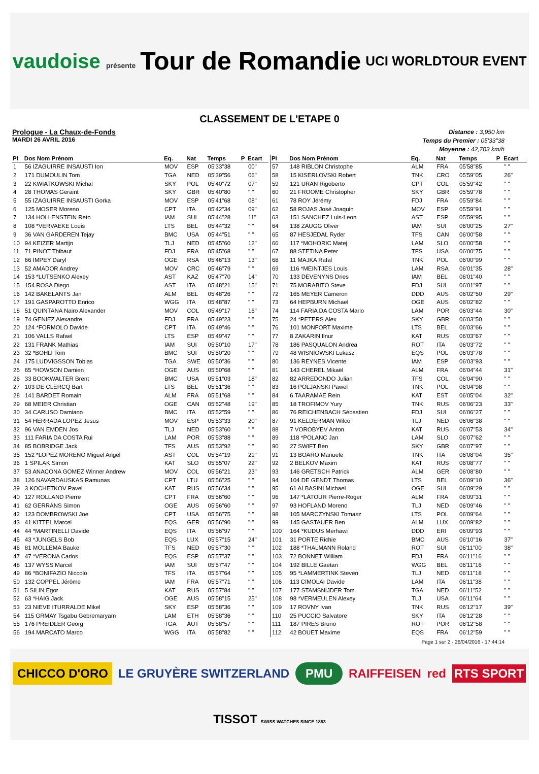vaudoise présente Tour de Romandie UCI WORLDTOUR EVENT
CLASSEMENT DE L'ETAPE 0
Prologue - La Chaux-de-Fonds
MARDI 26 AVRIL 2016
Distance : 3,950 km
Temps du Premier : 05'33"38
Moyenne : 42,703 km/h
| Pl | Dos Nom Prénom | Eq. | Nat | Temps | P | Ecart |
| --- | --- | --- | --- | --- | --- | --- |
| 1 | 56 IZAGUIRRE INSAUSTI Ion | MOV | ESP | 05'33"38 | | 00" |
| 2 | 171 DUMOULIN Tom | TGA | NED | 05'39"56 | | 06" |
| 3 | 22 KWIATKOWSKI Michal | SKY | POL | 05'40"72 | | 07" |
| 4 | 28 THOMAS Geraint | SKY | GBR | 05'40"80 | | " " |
| 5 | 55 IZAGUIRRE INSAUSTI Gorka | MOV | ESP | 05'41"68 | | 08" |
| 6 | 125 MOSER Moreno | CPT | ITA | 05'42"34 | | 09" |
| 7 | 134 HOLLENSTEIN Reto | IAM | SUI | 05'44"28 | | 11" |
| 8 | 108 *VERVAEKE Louis | LTS | BEL | 05'44"32 | | " " |
| 9 | 36 VAN GARDEREN Tejay | BMC | USA | 05'44"51 | | " " |
| 10 | 94 KEIZER Martijn | TLJ | NED | 05'45"60 | | 12" |
| 11 | 71 PINOT Thibaut | FDJ | FRA | 05'45"68 | | " " |
| 12 | 66 IMPEY Daryl | OGE | RSA | 05'46"13 | | 13" |
| 13 | 52 AMADOR Andrey | MOV | CRC | 05'46"79 | | " " |
| 14 | 153 *LUTSENKO Alexey | AST | KAZ | 05'47"70 | | 14" |
| 15 | 154 ROSA Diego | AST | ITA | 05'48"21 | | 15" |
| 16 | 142 BAKELANTS Jan | ALM | BEL | 05'48"26 | | " " |
| 17 | 191 GASPAROTTO Enrico | WGG | ITA | 05'48"87 | | " " |
| 18 | 51 QUINTANA Nairo Alexander | MOV | COL | 05'49"17 | | 16" |
| 19 | 74 GENIEZ Alexandre | FDJ | FRA | 05'49"23 | | " " |
| 20 | 124 *FORMOLO Davide | CPT | ITA | 05'49"46 | | " " |
| 21 | 106 VALLS Rafael | LTS | ESP | 05'49"47 | | " " |
| 22 | 131 FRANK Mathias | IAM | SUI | 05'50"10 | | 17" |
| 23 | 32 *BOHLI Tom | BMC | SUI | 05'50"20 | | " " |
| 24 | 175 LUDVIGSSON Tobias | TGA | SWE | 05'50"36 | | " " |
| 25 | 65 *HOWSON Damien | OGE | AUS | 05'50"68 | | " " |
| 26 | 33 BOOKWALTER Brent | BMC | USA | 05'51"03 | | 18" |
| 27 | 103 DE CLERCQ Bart | LTS | BEL | 05'51"36 | | " " |
| 28 | 141 BARDET Romain | ALM | FRA | 05'51"68 | | " " |
| 29 | 68 MEIER Christian | OGE | CAN | 05'52"48 | | 19" |
| 30 | 34 CARUSO Damiano | BMC | ITA | 05'52"59 | | " " |
| 31 | 54 HERRADA LOPEZ Jesus | MOV | ESP | 05'53"33 | | 20" |
| 32 | 96 VAN EMDEN Jos | TLJ | NED | 05'53"60 | | " " |
| 33 | 111 FARIA DA COSTA Rui | LAM | POR | 05'53"88 | | " " |
| 34 | 85 BOBRIDGE Jack | TFS | AUS | 05'53"92 | | " " |
| 35 | 152 *LOPEZ MORENO Miguel Angel | AST | COL | 05'54"19 | | 21" |
| 36 | 1 SPILAK Simon | KAT | SLO | 05'55"07 | | 22" |
| 37 | 53 ANACONA GOMEZ Winner Andrew | MOV | COL | 05'56"21 | | 23" |
| 38 | 126 NAVARDAUSKAS Ramunas | CPT | LTU | 05'56"25 | | " " |
| 39 | 3 KOCHETKOV Pavel | KAT | RUS | 05'56"34 | | " " |
| 40 | 127 ROLLAND Pierre | CPT | FRA | 05'56"60 | | " " |
| 41 | 62 GERRANS Simon | OGE | AUS | 05'56"60 | | " " |
| 42 | 123 DOMBROWSKI Joe | CPT | USA | 05'56"75 | | " " |
| 43 | 41 KITTEL Marcel | EQS | GER | 05'56"90 | | " " |
| 44 | 44 *MARTINELLI Davide | EQS | ITA | 05'56"97 | | " " |
| 45 | 43 *JUNGELS Bob | EQS | LUX | 05'57"15 | | 24" |
| 46 | 81 MOLLEMA Bauke | TFS | NED | 05'57"30 | | " " |
| 47 | 47 *VERONA Carlos | EQS | ESP | 05'57"37 | | " " |
| 48 | 137 WYSS Marcel | IAM | SUI | 05'57"47 | | " " |
| 49 | 86 *BONIFAZIO Niccolo | TFS | ITA | 05'57"64 | | " " |
| 50 | 132 COPPEL Jérôme | IAM | FRA | 05'57"71 | | " " |
| 51 | 5 SILIN Egor | KAT | RUS | 05'57"84 | | " " |
| 52 | 63 *HAIG Jack | OGE | AUS | 05'58"15 | | 25" |
| 53 | 23 NIEVE ITURRALDE Mikel | SKY | ESP | 05'58"36 | | " " |
| 54 | 115 GRMAY Tsgabu Gebremaryam | LAM | ETH | 05'58"36 | | " " |
| 55 | 176 PREIDLER Georg | TGA | AUT | 05'58"57 | | " " |
| 56 | 194 MARCATO Marco | WGG | ITA | 05'58"82 | | " " |
| Pl | Dos Nom Prénom | Eq. | Nat | Temps | P | Ecart |
| --- | --- | --- | --- | --- | --- | --- |
| 57 | 148 RIBLON Christophe | ALM | FRA | 05'58"85 | | " " |
| 58 | 15 KISERLOVSKI Robert | TNK | CRO | 05'59"05 | | 26" |
| 59 | 121 URAN Rigoberto | CPT | COL | 05'59"42 | | " " |
| 60 | 21 FROOME Christopher | SKY | GBR | 05'59"78 | | " " |
| 61 | 78 ROY Jérémy | FDJ | FRA | 05'59"84 | | " " |
| 62 | 58 ROJAS José Joaquin | MOV | ESP | 05'59"91 | | " " |
| 63 | 151 SANCHEZ Luis-Leon | AST | ESP | 05'59"95 | | " " |
| 64 | 138 ZAUGG Oliver | IAM | SUI | 06'00"25 | | 27" |
| 65 | 87 HESJEDAL Ryder | TFS | CAN | 06'00"58 | | " " |
| 66 | 117 *MOHORIC Matej | LAM | SLO | 06'00"58 | | " " |
| 67 | 88 STETINA Peter | TFS | USA | 06'00"75 | | " " |
| 68 | 11 MAJKA Rafal | TNK | POL | 06'00"99 | | " " |
| 69 | 116 *MEINTJES Louis | LAM | RSA | 06'01"35 | | 28" |
| 70 | 133 DEVENYNS Dries | IAM | BEL | 06'01"40 | | " " |
| 71 | 75 MORABITO Steve | FDJ | SUI | 06'01"97 | | " " |
| 72 | 165 MEYER Cameron | DDD | AUS | 06'02"50 | | 29" |
| 73 | 64 HEPBURN Michael | OGE | AUS | 06'02"82 | | " " |
| 74 | 114 FARIA DA COSTA Mario | LAM | POR | 06'03"44 | | 30" |
| 75 | 24 *PETERS Alex | SKY | GBR | 06'03"50 | | " " |
| 76 | 101 MONFORT Maxime | LTS | BEL | 06'03"66 | | " " |
| 77 | 8 ZAKARIN Ilnur | KAT | RUS | 06'03"67 | | " " |
| 78 | 186 PASQUALON Andrea | ROT | ITA | 06'03"72 | | " " |
| 79 | 48 WISNIOWSKI Lukasz | EQS | POL | 06'03"78 | | " " |
| 80 | 136 REYNES Vicente | IAM | ESP | 06'03"93 | | " " |
| 81 | 143 CHEREL Mikaël | ALM | FRA | 06'04"44 | | 31" |
| 82 | 82 ARREDONDO Julian | TFS | COL | 06'04"90 | | " " |
| 83 | 16 POLJANSKI Pawel | TNK | POL | 06'04"98 | | " " |
| 84 | 6 TAARAMAE Rein | KAT | EST | 06'05"04 | | 32" |
| 85 | 18 TROFIMOV Yury | TNK | RUS | 06'06"23 | | 33" |
| 86 | 76 REICHENBACH Sébastien | FDJ | SUI | 06'06"27 | | " " |
| 87 | 91 KELDERMAN Wilco | TLJ | NED | 06'06"38 | | " " |
| 88 | 7 VOROBYEV Anton | KAT | RUS | 06'07"53 | | 34" |
| 89 | 118 *POLANC Jan | LAM | SLO | 06'07"62 | | " " |
| 90 | 27 SWIFT Ben | SKY | GBR | 06'07"97 | | " " |
| 91 | 13 BOARO Manuele | TNK | ITA | 06'08"04 | | 35" |
| 92 | 2 BELKOV Maxim | KAT | RUS | 06'08"77 | | " " |
| 93 | 146 GRETSCH Patrick | ALM | GER | 06'08"80 | | " " |
| 94 | 104 DE GENDT Thomas | LTS | BEL | 06'09"10 | | 36" |
| 95 | 61 ALBASINI Michael | OGE | SUI | 06'09"29 | | " " |
| 96 | 147 *LATOUR Pierre-Roger | ALM | FRA | 06'09"31 | | " " |
| 97 | 93 HOFLAND Moreno | TLJ | NED | 06'09"46 | | " " |
| 98 | 105 MARCZYNSKI Tomasz | LTS | POL | 06'09"64 | | " " |
| 99 | 145 GASTAUER Ben | ALM | LUX | 06'09"82 | | " " |
| 100 | 164 *KUDUS Merhawi | DDD | ERI | 06'09"93 | | " " |
| 101 | 31 PORTE Richie | BMC | AUS | 06'10"16 | | 37" |
| 102 | 188 *THALMANN Roland | ROT | SUI | 06'11"00 | | 38" |
| 103 | 72 BONNET William | FDJ | FRA | 06'11"16 | | " " |
| 104 | 192 BILLE Gaetan | WGG | BEL | 06'11"16 | | " " |
| 105 | 95 *LAMMERTINK Steven | TLJ | NED | 06'11"18 | | " " |
| 106 | 113 CIMOLAI Davide | LAM | ITA | 06'11"38 | | " " |
| 107 | 177 STAMSNIJDER Tom | TGA | NED | 06'11"52 | | " " |
| 108 | 98 *VERMEULEN Alexey | TLJ | USA | 06'11"64 | | " " |
| 109 | 17 ROVNY Ivan | TNK | RUS | 06'12"17 | | 39" |
| 110 | 25 PUCCIO Salvatore | SKY | ITA | 06'12"28 | | " " |
| 111 | 187 PIRES Bruno | ROT | POR | 06'12"58 | | " " |
| 112 | 42 BOUET Maxime | EQS | FRA | 06'12"59 | | " " |
Page 1 sur 2 - 26/04/2016 - 17:44:14
CHICCO D'ORO LE GRUYÈRE SWITZERLAND PMU RAIFFEISEN red RTS SPORT TISSOT SWISS WATCHES SINCE 1853